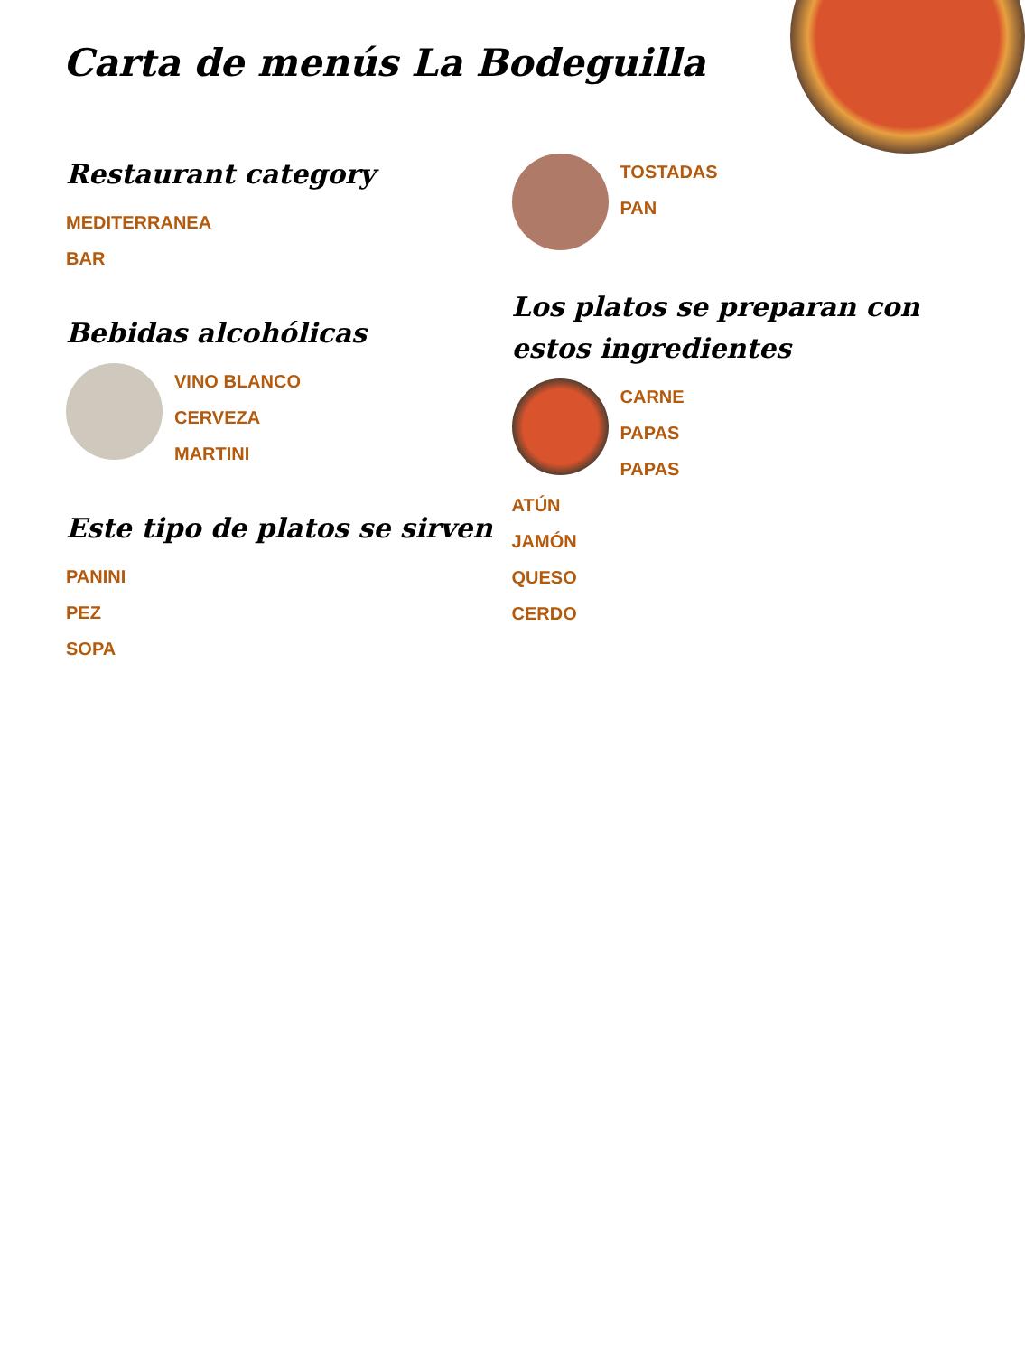Carta de menús La Bodeguilla
Restaurant category
MEDITERRANEA
BAR
Bebidas alcohólicas
VINO BLANCO
CERVEZA
MARTINI
Este tipo de platos se sirven
PANINI
PEZ
SOPA
TOSTADAS
PAN
Los platos se preparan con estos ingredientes
CARNE
PAPAS
PAPAS
ATÚN
JAMÓN
QUESO
CERDO